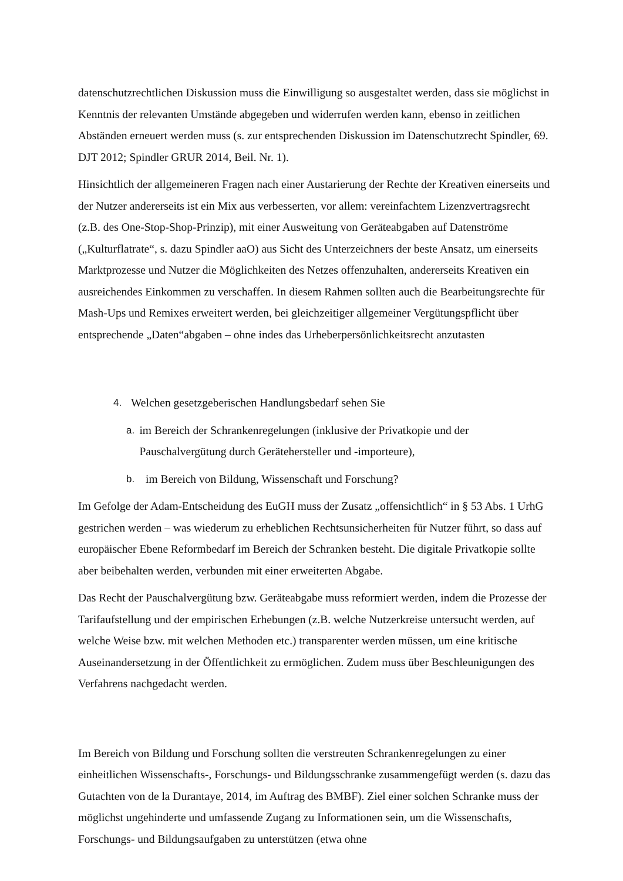datenschutzrechtlichen Diskussion muss die Einwilligung so ausgestaltet werden, dass sie möglichst in Kenntnis der relevanten Umstände abgegeben und widerrufen werden kann, ebenso in zeitlichen Abständen erneuert werden muss (s. zur entsprechenden Diskussion im Datenschutzrecht Spindler, 69. DJT 2012; Spindler GRUR 2014, Beil. Nr. 1).
Hinsichtlich der allgemeineren Fragen nach einer Austarierung der Rechte der Kreativen einerseits und der Nutzer andererseits ist ein Mix aus verbesserten, vor allem: vereinfachtem Lizenzvertragsrecht (z.B. des One-Stop-Shop-Prinzip), mit einer Ausweitung von Geräteabgaben auf Datenströme („Kulturflatrate“, s. dazu Spindler aaO) aus Sicht des Unterzeichners der beste Ansatz, um einerseits Marktprozesse und Nutzer die Möglichkeiten des Netzes offenzuhalten, andererseits Kreativen ein ausreichendes Einkommen zu verschaffen. In diesem Rahmen sollten auch die Bearbeitungsrechte für Mash-Ups und Remixes erweitert werden, bei gleichzeitiger allgemeiner Vergütungspflicht über entsprechende „Daten“abgaben – ohne indes das Urheberpersönlichkeitsrecht anzutasten
4. Welchen gesetzgeberischen Handlungsbedarf sehen Sie
a. im Bereich der Schrankenregelungen (inklusive der Privatkopie und der Pauschalvergütung durch Gerätehersteller und -importeure),
b. im Bereich von Bildung, Wissenschaft und Forschung?
Im Gefolge der Adam-Entscheidung des EuGH muss der Zusatz „offensichtlich“ in § 53 Abs. 1 UrhG gestrichen werden – was wiederum zu erheblichen Rechtsunsicherheiten für Nutzer führt, so dass auf europäischer Ebene Reformbedarf im Bereich der Schranken besteht. Die digitale Privatkopie sollte aber beibehalten werden, verbunden mit einer erweiterten Abgabe.
Das Recht der Pauschalvergütung bzw. Geräteabgabe muss reformiert werden, indem die Prozesse der Tarifaufstellung und der empirischen Erhebungen (z.B. welche Nutzerkreise untersucht werden, auf welche Weise bzw. mit welchen Methoden etc.) transparenter werden müssen, um eine kritische Auseinandersetzung in der Öffentlichkeit zu ermöglichen. Zudem muss über Beschleunigungen des Verfahrens nachgedacht werden.
Im Bereich von Bildung und Forschung sollten die verstreuten Schrankenregelungen zu einer einheitlichen Wissenschafts-, Forschungs- und Bildungsschranke zusammengefügt werden (s. dazu das Gutachten von de la Durantaye, 2014, im Auftrag des BMBF). Ziel einer solchen Schranke muss der möglichst ungehinderte und umfassende Zugang zu Informationen sein, um die Wissenschafts, Forschungs- und Bildungsaufgaben zu unterstützen (etwa ohne